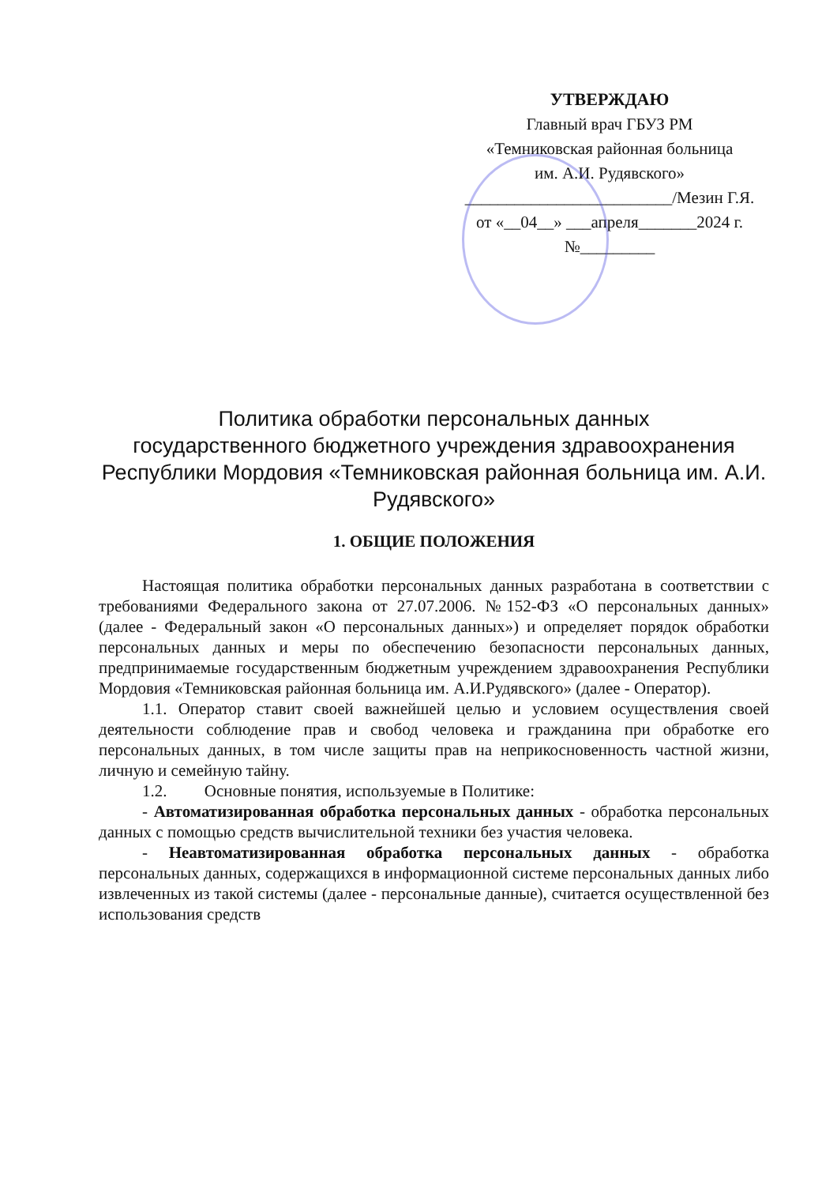УТВЕРЖДАЮ
Главный врач ГБУЗ РМ
«Темниковская районная больница
им. А.И. Рудявского»
_________________________/Мезин Г.Я.
от «__04__» ___апреля_______2024 г.
№_________
Политика обработки персональных данных
государственного бюджетного учреждения здравоохранения Республики Мордовия «Темниковская районная больница им. А.И. Рудявского»
1. ОБЩИЕ ПОЛОЖЕНИЯ
Настоящая политика обработки персональных данных разработана в соответствии с требованиями Федерального закона от 27.07.2006. №152-ФЗ «О персональных данных» (далее - Федеральный закон «О персональных данных») и определяет порядок обработки персональных данных и меры по обеспечению безопасности персональных данных, предпринимаемые государственным бюджетным учреждением здравоохранения Республики Мордовия «Темниковская районная больница им. А.И.Рудявского» (далее - Оператор).
1.1. Оператор ставит своей важнейшей целью и условием осуществления своей деятельности соблюдение прав и свобод человека и гражданина при обработке его персональных данных, в том числе защиты прав на неприкосновенность частной жизни, личную и семейную тайну.
1.2. Основные понятия, используемые в Политике:
- Автоматизированная обработка персональных данных - обработка персональных данных с помощью средств вычислительной техники без участия человека.
- Неавтоматизированная обработка персональных данных - обработка персональных данных, содержащихся в информационной системе персональных данных либо извлеченных из такой системы (далее - персональные данные), считается осуществленной без использования средств